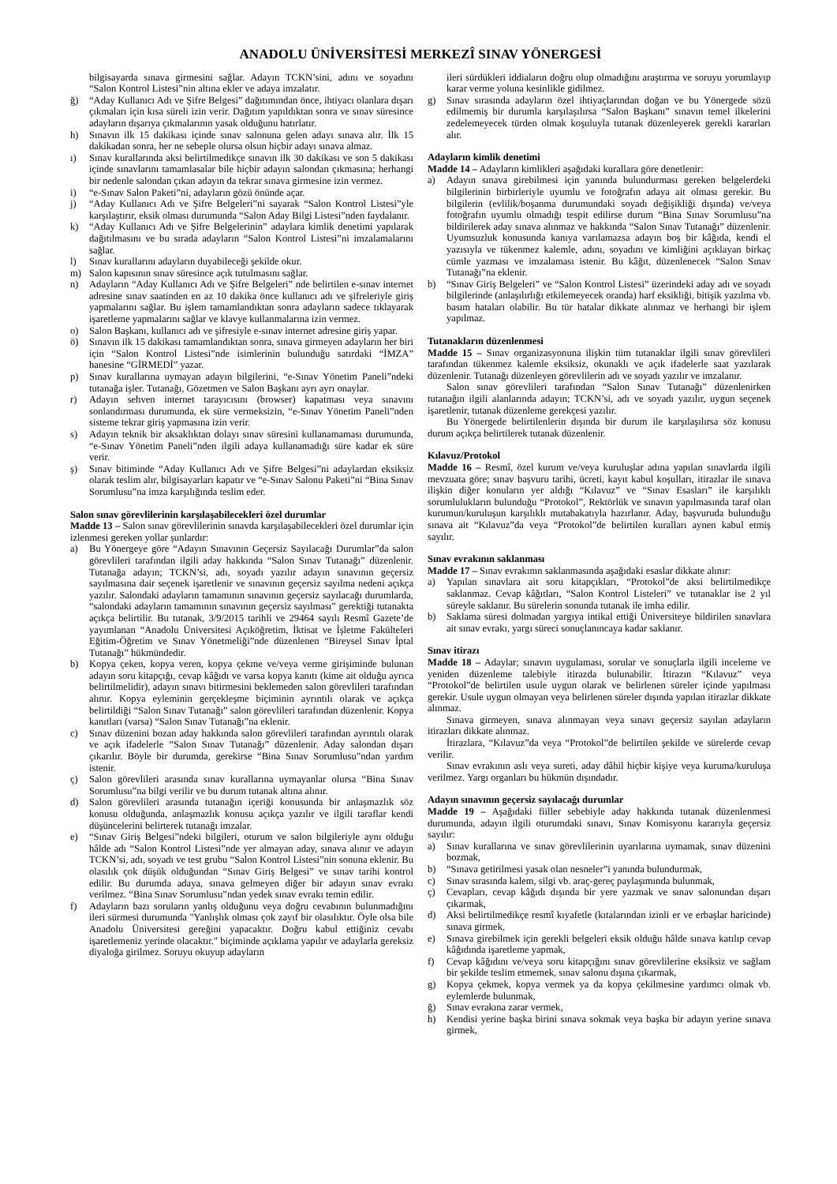ANADOLU ÜNİVERSİTESİ MERKEZÎ SINAV YÖNERGESİ
bilgisayarda sınava girmesini sağlar. Adayın TCKN’sini, adını ve soyadını “Salon Kontrol Listesi”nin altına ekler ve adaya imzalatır.
ğ) “Aday Kullanıcı Adı ve Şifre Belgesi” dağıtımından önce, ihtiyacı olanlara dışarı çıkmaları için kısa süreli izin verir. Dağıtım yapıldıktan sonra ve sınav süresince adayların dışarıya çıkmalarının yasak olduğunu hatırlatır.
h) Sınavın ilk 15 dakikası içinde sınav salonuna gelen adayı sınava alır. İlk 15 dakikadan sonra, her ne sebeple olursa olsun hiçbir adayı sınava almaz.
ı) Sınav kurallarında aksi belirtilmedikçe sınavın ilk 30 dakikası ve son 5 dakikası içinde sınavlarını tamamlasalar bile hiçbir adayın salondan çıkmasına; herhangi bir nedenle salondan çıkan adayın da tekrar sınava girmesine izin vermez.
i) “e-Sınav Salon Paketi”ni, adayların gözü önünde açar.
j) “Aday Kullanıcı Adı ve Şifre Belgeleri”ni sayarak “Salon Kontrol Listesi”yle karşılaştırır, eksik olması durumunda “Salon Aday Bilgi Listesi”nden faydalanır.
k) “Aday Kullanıcı Adı ve Şifre Belgelerinin” adaylara kimlik denetimi yapılarak dağıtılmasını ve bu sırada adayların “Salon Kontrol Listesi”ni imzalamalarını sağlar.
l) Sınav kurallarını adayların duyabileceği şekilde okur.
m) Salon kapısının sınav süresince açık tutulmasını sağlar.
n) Adayların “Aday Kullanıcı Adı ve Şifre Belgeleri” nde belirtilen e-sınav internet adresine sınav saatinden en az 10 dakika önce kullanıcı adı ve şifreleriyle giriş yapmalarını sağlar. Bu işlem tamamlandıktan sonra adayların sadece tıklayarak işaretleme yapmalarını sağlar ve klavye kullanmalarına izin vermez.
o) Salon Başkanı, kullanıcı adı ve şifresiyle e-sınav internet adresine giriş yapar.
ö) Sınavın ilk 15 dakikası tamamlandıktan sonra, sınava girmeyen adayların her biri için “Salon Kontrol Listesi”nde isimlerinin bulunduğu satırdaki “İMZA” hanesine “GİRMEDİ” yazar.
p) Sınav kurallarına uymayan adayın bilgilerini, “e-Sınav Yönetim Paneli”ndeki tutanağa işler. Tutanağı, Gözetmen ve Salon Başkanı ayrı ayrı onaylar.
r) Adayın sehven internet tarayıcısını (browser) kapatması veya sınavını sonlandırması durumunda, ek süre vermeksizin, “e-Sınav Yönetim Paneli”nden sisteme tekrar giriş yapmasına izin verir.
s) Adayın teknik bir aksaklıktan dolayı sınav süresini kullanamaması durumunda, “e-Sınav Yönetim Paneli”nden ilgili adaya kullanamadığı süre kadar ek süre verir.
ş) Sınav bitiminde “Aday Kullanıcı Adı ve Şifre Belgesi”ni adaylardan eksiksiz olarak teslim alır, bilgisayarları kapatır ve “e-Sınav Salonu Paketi”ni “Bina Sınav Sorumlusu”na imza karşılığında teslim eder.
Salon sınav görevlilerinin karşılaşabilecekleri özel durumlar
Madde 13 – Salon sınav görevlilerinin sınavda karşılaşabilecekleri özel durumlar için izlenmesi gereken yollar şunlardır:
a) Bu Yönergeye göre “Adayın Sınavının Geçersiz Sayılacağı Durumlar”da salon görevlileri tarafından ilgili aday hakkında “Salon Sınav Tutanağı” düzenlenir. Tutanağa adayın; TCKN’si, adı, soyadı yazılır adayın sınavının geçersiz sayılmasına dair seçenek işaretlenir ve sınavının geçersiz sayılma nedeni açıkça yazılır. Salondaki adayların tamamının sınavının geçersiz sayılacağı durumlarda, “salondaki adayların tamamının sınavının geçersiz sayılması” gerektiği tutanakta açıkça belirtilir. Bu tutanak, 3/9/2015 tarihli ve 29464 sayılı Resmî Gazete’de yayımlanan “Anadolu Üniversitesi Açıköğretim, İktisat ve İşletme Fakülteleri Eğitim-Öğretim ve Sınav Yönetmeliği”nde düzenlenen “Bireysel Sınav İptal Tutanağı” hükmündedir.
b) Kopya çeken, kopya veren, kopya çekme ve/veya verme girişiminde bulunan adayın soru kitapçığı, cevap kâğıdı ve varsa kopya kanıtı (kime ait olduğu ayrıca belirtilmelidir), adayın sınavı bitirmesini beklemeden salon görevlileri tarafından alınır. Kopya eyleminin gerçekleşme biçiminin ayrıntılı olarak ve açıkça belirtildiği “Salon Sınav Tutanağı” salon görevlileri tarafından düzenlenir. Kopya kanıtları (varsa) “Salon Sınav Tutanağı”na eklenir.
c) Sınav düzenini bozan aday hakkında salon görevlileri tarafından ayrıntılı olarak ve açık ifadelerle “Salon Sınav Tutanağı” düzenlenir. Aday salondan dışarı çıkarılır. Böyle bir durumda, gerekirse “Bina Sınav Sorumlusu”ndan yardım istenir.
ç) Salon görevlileri arasında sınav kurallarına uymayanlar olursa “Bina Sınav Sorumlusu”na bilgi verilir ve bu durum tutanak altına alınır.
d) Salon görevlileri arasında tutanağın içeriği konusunda bir anlaşmazlık söz konusu olduğunda, anlaşmazlık konusu açıkça yazılır ve ilgili taraflar kendi düşüncelerini belirterek tutanağı imzalar.
e) “Sınav Giriş Belgesi”ndeki bilgileri, oturum ve salon bilgileriyle aynı olduğu hâlde adı “Salon Kontrol Listesi”nde yer almayan aday, sınava alınır ve adayın TCKN’si, adı, soyadı ve test grubu “Salon Kontrol Listesi”nin sonuna eklenir. Bu olasılık çok düşük olduğundan “Sınav Giriş Belgesi” ve sınav tarihi kontrol edilir. Bu durumda adaya, sınava gelmeyen diğer bir adayın sınav evrakı verilmez. “Bina Sınav Sorumlusu”ndan yedek sınav evrakı temin edilir.
f) Adayların bazı soruların yanlış olduğunu veya doğru cevabının bulunmadığını ileri sürmesi durumunda "Yanlışlık olması çok zayıf bir olasılıktır. Öyle olsa bile Anadolu Üniversitesi gereğini yapacaktır. Doğru kabul ettiğiniz cevabı işaretlemeniz yerinde olacaktır." biçiminde açıklama yapılır ve adaylarla gereksiz diyaloğa girilmez. Soruyu okuyup adayların
ileri sürdükleri iddiaların doğru olup olmadığını araştırma ve soruyu yorumlayıp karar verme yoluna kesinlikle gidilmez.
g) Sınav sırasında adayların özel ihtiyaçlarından doğan ve bu Yönergede sözü edilmemiş bir durumla karşılaşılırsa “Salon Başkanı” sınavın temel ilkelerini zedelemeyecek türden olmak koşuluyla tutanak düzenleyerek gerekli kararları alır.
Adayların kimlik denetimi
Madde 14 – Adayların kimlikleri aşağıdaki kurallara göre denetlenir:
a) Adayın sınava girebilmesi için yanında bulundurması gereken belgelerdeki bilgilerinin birbirleriyle uyumlu ve fotoğrafın adaya ait olması gerekir. Bu bilgilerin (evlilik/boşanma durumundaki soyadı değişikliği dışında) ve/veya fotoğrafın uyumlu olmadığı tespit edilirse durum “Bina Sınav Sorumlusu”na bildirilerek aday sınava alınmaz ve hakkında “Salon Sınav Tutanağı” düzenlenir. Uyumsuzluk konusunda kanıya varılamazsa adayın boş bir kâğıda, kendi el yazısıyla ve tükenmez kalemle, adını, soyadını ve kimliğini açıklayan birkaç cümle yazması ve imzalaması istenir. Bu kâğıt, düzenlenecek “Salon Sınav Tutanağı”na eklenir.
b) “Sınav Giriş Belgeleri” ve “Salon Kontrol Listesi” üzerindeki aday adı ve soyadı bilgilerinde (anlaşılırlığı etkilemeyecek oranda) harf eksikliği, bitişik yazılma vb. basım hataları olabilir. Bu tür hatalar dikkate alınmaz ve herhangi bir işlem yapılmaz.
Tutanakların düzenlenmesi
Madde 15 – Sınav organizasyonuna ilişkin tüm tutanaklar ilgili sınav görevlileri tarafından tükenmez kalemle eksiksiz, okunaklı ve açık ifadelerle saat yazılarak düzenlenir. Tutanağı düzenleyen görevlilerin adı ve soyadı yazılır ve imzalanır.
Salon sınav görevlileri tarafından “Salon Sınav Tutanağı” düzenlenirken tutanağın ilgili alanlarında adayın; TCKN’si, adı ve soyadı yazılır, uygun seçenek işaretlenir, tutanak düzenleme gerekçesi yazılır.
Bu Yönergede belirtilenlerin dışında bir durum ile karşılaşılırsa söz konusu durum açıkça belirtilerek tutanak düzenlenir.
Kılavuz/Protokol
Madde 16 – Resmî, özel kurum ve/veya kuruluşlar adına yapılan sınavlarda ilgili mevzuata göre; sınav başvuru tarihi, ücreti, kayıt kabul koşulları, itirazlar ile sınava ilişkin diğer konuların yer aldığı “Kılavuz” ve “Sınav Esasları” ile karşılıklı sorumlulukların bulunduğu “Protokol”, Rektörlük ve sınavın yapılmasında taraf olan kurumun/kuruluşun karşılıklı mutabakatıyla hazırlanır. Aday, başvuruda bulunduğu sınava ait “Kılavuz”da veya “Protokol”de belirtilen kuralları aynen kabul etmiş sayılır.
Sınav evrakının saklanması
Madde 17 – Sınav evrakının saklanmasında aşağıdaki esaslar dikkate alınır:
a) Yapılan sınavlara ait soru kitapçıkları, “Protokol”de aksi belirtilmedikçe saklanmaz. Cevap kâğıtları, “Salon Kontrol Listeleri” ve tutanaklar ise 2 yıl süreyle saklanır. Bu sürelerin sonunda tutanak ile imha edilir.
b) Saklama süresi dolmadan yargıya intikal ettiği Üniversiteye bildirilen sınavlara ait sınav evrakı, yargı süreci sonuçlanıncaya kadar saklanır.
Sınav itirazı
Madde 18 – Adaylar; sınavın uygulaması, sorular ve sonuçlarla ilgili inceleme ve yeniden düzenleme talebiyle itirazda bulunabilir. İtirazın “Kılavuz” veya “Protokol”de belirtilen usule uygun olarak ve belirlenen süreler içinde yapılması gerekir. Usule uygun olmayan veya belirlenen süreler dışında yapılan itirazlar dikkate alınmaz.
Sınava girmeyen, sınava alınmayan veya sınavı geçersiz sayılan adayların itirazları dikkate alınmaz.
İtirazlara, “Kılavuz”da veya “Protokol”de belirtilen şekilde ve sürelerde cevap verilir.
Sınav evrakının aslı veya sureti, aday dâhil hiçbir kişiye veya kuruma/kuruluşa verilmez. Yargı organları bu hükmün dışındadır.
Adayın sınavının geçersiz sayılacağı durumlar
Madde 19 – Aşağıdaki fiiller sebebiyle aday hakkında tutanak düzenlenmesi durumunda, adayın ilgili oturumdaki sınavı, Sınav Komisyonu kararıyla geçersiz sayılır:
a) Sınav kurallarına ve sınav görevlilerinin uyarılarına uymamak, sınav düzenini bozmak,
b) “Sınava getirilmesi yasak olan nesneler”i yanında bulundurmak,
c) Sınav sırasında kalem, silgi vb. araç-gereç paylaşımında bulunmak,
ç) Cevapları, cevap kâğıdı dışında bir yere yazmak ve sınav salonundan dışarı çıkarmak,
d) Aksi belirtilmedikçe resmî kıyafetle (kıtalarından izinli er ve erbaşlar haricinde) sınava girmek,
e) Sınava girebilmek için gerekli belgeleri eksik olduğu hâlde sınava katılıp cevap kâğıdında işaretleme yapmak,
f) Cevap kâğıdını ve/veya soru kitapçığını sınav görevlilerine eksiksiz ve sağlam bir şekilde teslim etmemek, sınav salonu dışına çıkarmak,
g) Kopya çekmek, kopya vermek ya da kopya çekilmesine yardımcı olmak vb. eylemlerde bulunmak,
ğ) Sınav evrakına zarar vermek,
h) Kendisi yerine başka birini sınava sokmak veya başka bir adayın yerine sınava girmek,